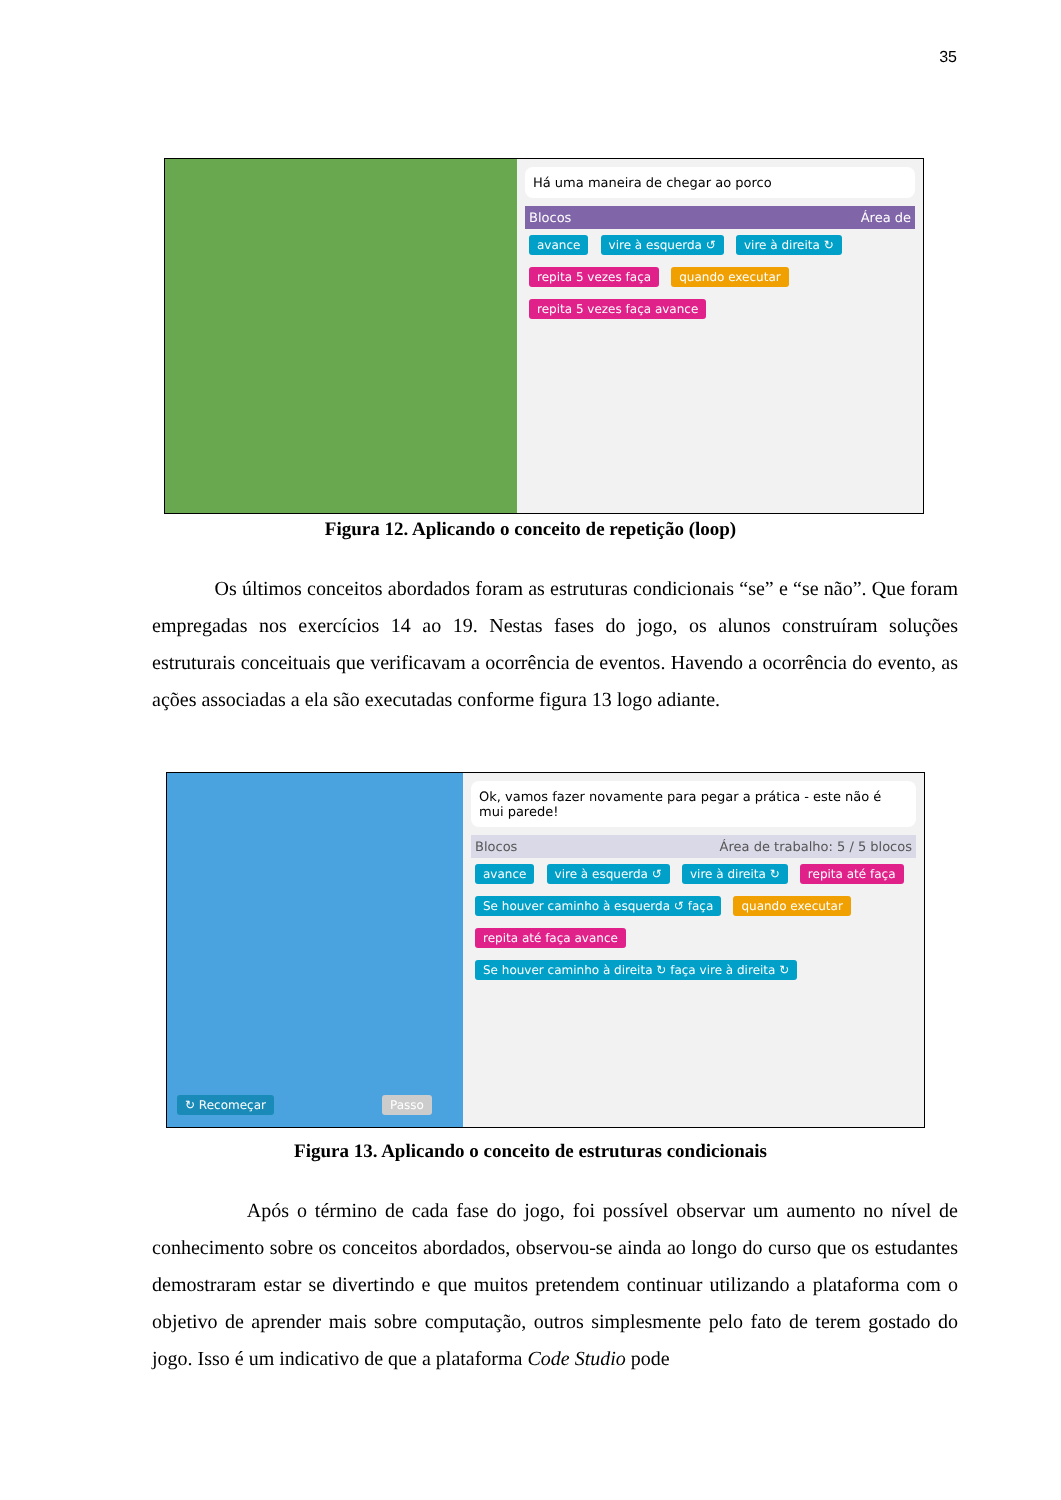35
Há uma maneira de chegar ao porco
Blocos Área de
avance vire à esquerda ↺ vire à direita ↻ repita 5 vezes faça quando executar repita 5 vezes faça avance
Figura 12. Aplicando o conceito de repetição (loop)
Os últimos conceitos abordados foram as estruturas condicionais “se” e “se não”. Que foram empregadas nos exercícios 14 ao 19. Nestas fases do jogo, os alunos construíram soluções estruturais conceituais que verificavam a ocorrência de eventos. Havendo a ocorrência do evento, as ações associadas a ela são executadas conforme figura 13 logo adiante.
↻ Recomeçar Passo Ok, vamos fazer novamente para pegar a prática - este não é mui parede!
Blocos Área de trabalho: 5 / 5 blocos
avance vire à esquerda ↺ vire à direita ↻ repita até faça Se houver caminho à esquerda ↺ faça quando executar repita até faça avance Se houver caminho à direita ↻ faça vire à direita ↻
Figura 13. Aplicando o conceito de estruturas condicionais
Após o término de cada fase do jogo, foi possível observar um aumento no nível de conhecimento sobre os conceitos abordados, observou-se ainda ao longo do curso que os estudantes demostraram estar se divertindo e que muitos pretendem continuar utilizando a plataforma com o objetivo de aprender mais sobre computação, outros simplesmente pelo fato de terem gostado do jogo. Isso é um indicativo de que a plataforma Code Studio pode